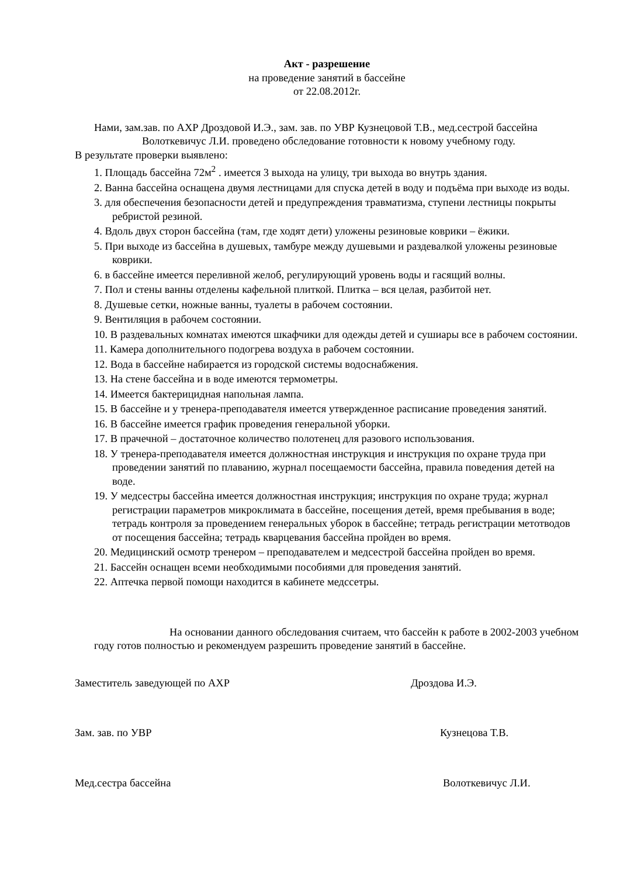Акт - разрешение
на проведение занятий в бассейне
от 22.08.2012г.
Нами, зам.зав. по АХР Дроздовой И.Э., зам. зав. по УВР Кузнецовой Т.В., мед.сестрой бассейна Волоткевичус Л.И. проведено обследование готовности к новому учебному году.
В результате проверки выявлено:
1. Площадь бассейна 72м<sup>2</sup> . имеется 3 выхода на улицу, три выхода во внутрь здания.
2. Ванна бассейна оснащена двумя лестницами для спуска детей в воду и подъёма при выходе из воды.
3. для обеспечения безопасности детей и предупреждения травматизма, ступени лестницы покрыты ребристой резиной.
4. Вдоль двух сторон бассейна (там, где ходят дети) уложены резиновые коврики – ёжики.
5. При выходе из бассейна в душевых, тамбуре между душевыми и раздевалкой уложены резиновые коврики.
6. в бассейне имеется переливной желоб, регулирующий уровень воды и гасящий волны.
7. Пол и стены ванны отделены кафельной плиткой. Плитка – вся целая, разбитой нет.
8. Душевые сетки, ножные ванны, туалеты в рабочем состоянии.
9. Вентиляция в рабочем состоянии.
10. В раздевальных комнатах имеются шкафчики для одежды детей и сушиары все в рабочем состоянии.
11. Камера дополнительного подогрева воздуха в рабочем состоянии.
12. Вода в бассейне набирается из городской системы водоснабжения.
13. На стене бассейна и в воде имеются термометры.
14. Имеется бактерицидная напольная лампа.
15. В бассейне и у тренера-преподавателя имеется утвержденное расписание проведения занятий.
16. В бассейне имеется график проведения генеральной уборки.
17. В прачечной – достаточное количество полотенец для разового использования.
18. У тренера-преподавателя имеется должностная инструкция и инструкция по охране труда при проведении занятий по плаванию, журнал посещаемости бассейна, правила поведения детей на воде.
19. У медсестры бассейна имеется должностная инструкция; инструкция по охране труда; журнал регистрации параметров микроклимата в бассейне, посещения детей, время пребывания в воде; тетрадь контроля за проведением генеральных уборок в бассейне; тетрадь регистрации метотводов от посещения бассейна; тетрадь кварцевания бассейна пройден во время.
20. Медицинский осмотр тренером – преподавателем и медсестрой бассейна пройден во время.
21. Бассейн оснащен всеми необходимыми пособиями для проведения занятий.
22. Аптечка первой помощи находится в кабинете медссетры.
На основании данного обследования считаем, что бассейн к работе в 2002-2003 учебном году готов полностью и рекомендуем разрешить проведение занятий в бассейне.
Заместитель заведующей по АХР Дроздова И.Э.
Зам. зав. по УВР Кузнецова Т.В.
Мед.сестра бассейна Волоткевичус Л.И.